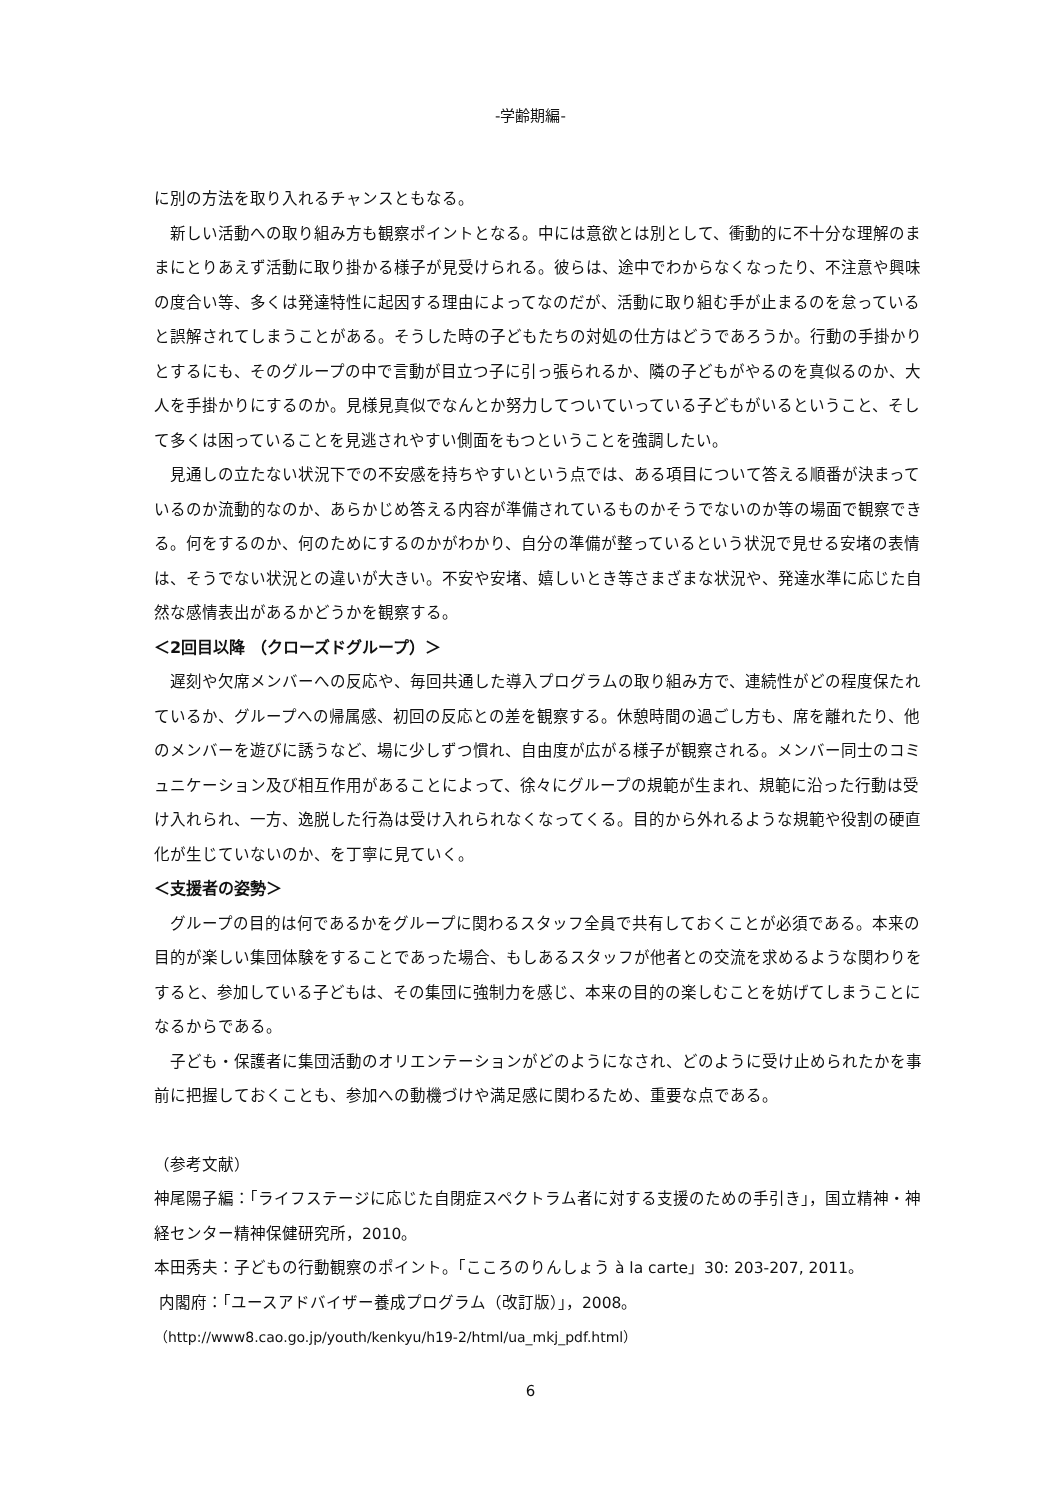-学齢期編-
に別の方法を取り入れるチャンスともなる。
新しい活動への取り組み方も観察ポイントとなる。中には意欲とは別として、衝動的に不十分な理解のままにとりあえず活動に取り掛かる様子が見受けられる。彼らは、途中でわからなくなったり、不注意や興味の度合い等、多くは発達特性に起因する理由によってなのだが、活動に取り組む手が止まるのを怠っていると誤解されてしまうことがある。そうした時の子どもたちの対処の仕方はどうであろうか。行動の手掛かりとするにも、そのグループの中で言動が目立つ子に引っ張られるか、隣の子どもがやるのを真似るのか、大人を手掛かりにするのか。見様見真似でなんとか努力してついていっている子どもがいるということ、そして多くは困っていることを見逃されやすい側面をもつということを強調したい。
見通しの立たない状況下での不安感を持ちやすいという点では、ある項目について答える順番が決まっているのか流動的なのか、あらかじめ答える内容が準備されているものかそうでないのか等の場面で観察できる。何をするのか、何のためにするのかがわかり、自分の準備が整っているという状況で見せる安堵の表情は、そうでない状況との違いが大きい。不安や安堵、嬉しいとき等さまざまな状況や、発達水準に応じた自然な感情表出があるかどうかを観察する。
＜2回目以降 （クローズドグループ）＞
遅刻や欠席メンバーへの反応や、毎回共通した導入プログラムの取り組み方で、連続性がどの程度保たれているか、グループへの帰属感、初回の反応との差を観察する。休憩時間の過ごし方も、席を離れたり、他のメンバーを遊びに誘うなど、場に少しずつ慣れ、自由度が広がる様子が観察される。メンバー同士のコミュニケーション及び相互作用があることによって、徐々にグループの規範が生まれ、規範に沿った行動は受け入れられ、一方、逸脱した行為は受け入れられなくなってくる。目的から外れるような規範や役割の硬直化が生じていないのか、を丁寧に見ていく。
＜支援者の姿勢＞
グループの目的は何であるかをグループに関わるスタッフ全員で共有しておくことが必須である。本来の目的が楽しい集団体験をすることであった場合、もしあるスタッフが他者との交流を求めるような関わりをすると、参加している子どもは、その集団に強制力を感じ、本来の目的の楽しむことを妨げてしまうことになるからである。
子ども・保護者に集団活動のオリエンテーションがどのようになされ、どのように受け止められたかを事前に把握しておくことも、参加への動機づけや満足感に関わるため、重要な点である。
（参考文献）
神尾陽子編：「ライフステージに応じた自閉症スペクトラム者に対する支援のための手引き」，国立精神・神経センター精神保健研究所，2010。
本田秀夫：子どもの行動観察のポイント。「こころのりんしょう à la carte」30: 203-207, 2011。
内閣府：「ユースアドバイザー養成プログラム（改訂版）」，2008。
（http://www8.cao.go.jp/youth/kenkyu/h19-2/html/ua_mkj_pdf.html）
6